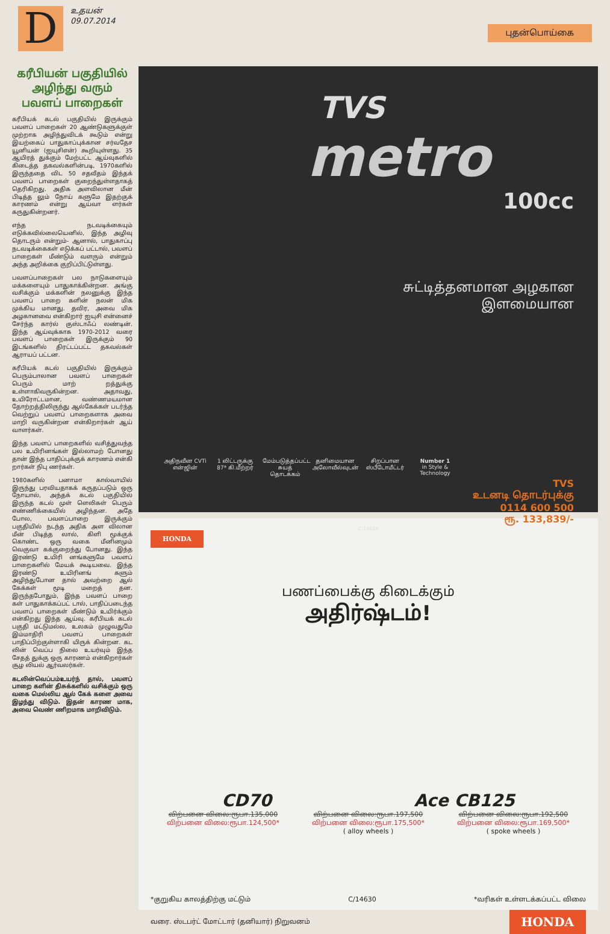D
உதயன்
09.07.2014
புதன்பொய்கை
கரீபியன் பகுதியில் அழிந்து வரும் பவளப் பாறைகள்
கரீபியக் கடல் பகுதியில் இருக்கும் பவளப் பாறைகள் 20 ஆண்டுகளுக்குள் முற்றாக அழிந்துவிடக் கூடும் என்று இயற்கைப் பாதுகாப்புக்கான சர்வதேச யூனியன் (ஐயுசிஎன்) கூறியுள்ளது. 35 ஆயிரத் துக்கும் மேற்பட்ட ஆய்வுகளில் கிடைத்த தகவல்களின்படி, 1970களில் இருந்ததை விட 50 சதவீதம் இந்தக் பவளப் பாறைகள் குறைந்துள்ளதாகத் தெரிகிறது. அதிக அளவிலான மீன் பிடித்த லும் நோய் களுமே இதற்குக் காரணம் என்று ஆய்வா ளர்கள் கருதுகின்றனர்.
எந்த நடவடிக்கையும் எடுக்கவில்லையெனில், இந்த அழிவு தொடரும் என்றும்- ஆனால், பாதுகாப்பு நடவடிக்கைகள் எடுக்கப் பட்டால், பவளப் பாறைகள் மீண்டும் வளரும் என்றும் அந்த அறிக்கை குறிப்பிட்டுள்ளது.
பவளப்பாறைகள் பல நாடுகளையும் மக்களையும் பாதுகாக்கின்றன. அங்கு வசிக்கும் மக்களின் நலனுக்கு இந்த பவளப் பாறை களின் நலன் மிக முக்கிய மானது. தவிர, அவை மிக அழகானவை என்கிறார் ஐயுசி என்னைச் சேர்ந்த கார்ல் குஸ்டாஃப் லண்டின். இந்த ஆய்வுக்காக 1970-2012 வரை பவளப் பாறைகள் இருக்கும் 90 இடங்களில் திரட்டப்பட்ட தகவல்கள் ஆராயப் பட்டன.
கரீபியக் கடல் பகுதியில் இருக்கும் பெரும்பாலான பவளப் பாறைகள் பெரும் மாற் றத்துக்கு உள்ளாகிவருகின்றன. அதாவது, உயிரோட்டமான, வண்ணமயமான தோற்றத்திலிருந்து ஆல்கேக்கள் படர்ந்த வெற்றுப் பவளப் பாறைகளாக அவை மாறி வருகின்றன என்கிறார்கள் ஆய் வாளர்கள்.
இந்த பவளப் பாறைகளில் வசித்துவந்த பல உயிரினங்கள் இல்லாமற் போனது தான் இந்த பாதிப்புக்குக் காரணம் என்கி றார்கள் நிபு ணர்கள்.
1980களில் பனாமா கால்வாயில் இருந்து பரவியதாகக் கருதப்படும் ஒரு நோயால், அந்தக் கடல் பகுதியில் இருந்த கடல் முள் ளெலிகள் பெரும் எண்ணிக்கையில் அழிந்தன. அதே போல, பவளப்பாறை இருக்கும் பகுதியில் நடந்த அதிக அள விலான மீன் பிடித்த லால், கிளி மூக்குக் கொண்ட ஒரு வகை மீனினமும் வெகுவா கக்குறைந்து போனது. இந்த இரண்டு உயிரி னங்களுமே பவளப் பாறைகளில் மேயக் கூடியவை. இந்த இரண்டு உயிரினங் களும் அழிந்துபோன தால் அவற்றை ஆல் கேக்கள் மூடி மறைத் தன. இருந்தபோதும், இந்த பவளப் பாறை கள் பாதுகாக்கப்பட் டால், பாதிப்படைந்த பவளப் பாறைகள் மீண்டும் உயிர்க்கும் என்கிறது இந்த ஆய்வு. கரீபியக் கடல் பகுதி மட்டுமல்ல, உலகம் முழுவதுமே இம்மாதிரி பவளப் பாறைகள் பாதிப்பிற்குள்ளாகி யிருக் கின்றன. கட லின் வெப்ப நிலை உயர்வும் இந்த சேதத் துக்கு ஒரு காரணம் என்கிறார்கள் சூழ லியல் ஆர்வலர்கள்.
கடலின்வெப்பம்உயர்ந் தால், பவளப் பாறை களின் திசுக்களில் வசிக்கும் ஒரு வகை மெல்லிய ஆல் கேக் களை அவை இழந்து விடும். இதன் காரண மாக, அவை வெண் ணிறமாக மாறிவிடும்.
TVS
metro
100cc
சுட்டித்தனமான அழகான
இளமையான
அதிநவீன CVTi என்ஜின்
1 லிட்டருக்கு 87* கி.மீற்றர்
மேம்படுத்தப்பட்ட சுயத் தொடக்கம்
தனிமையான அலோவீல்வுடன்
சிறப்பான ஸ்பீடோமீட்டர்
Number 1
in Style & Technology
TVS
உடனடி தொடர்புக்கு
0114 600 500
ரூ. 133,839/-
C/14629
HONDA
பணப்பைக்கு கிடைக்கும்
அதிர்ஷ்டம்!
CD70 Ace CB125
விற்பனை விலை:ரூபா.135,000
விற்பனை விலை:ரூபா.124,500*
விற்பனை விலை:ரூபா.197,500
விற்பனை விலை:ரூபா.175,500*
( alloy wheels )
விற்பனை விலை:ரூபா.192,500
விற்பனை விலை:ரூபா.169,500*
( spoke wheels )
*குறுகிய காலத்திற்கு மட்டும் C/14630 *வரிகள் உள்ளடக்கப்பட்ட விலை
வரை. ஸ்டபர்ட் மோட்டார் (தனியார்) நிறுவனம் HONDA